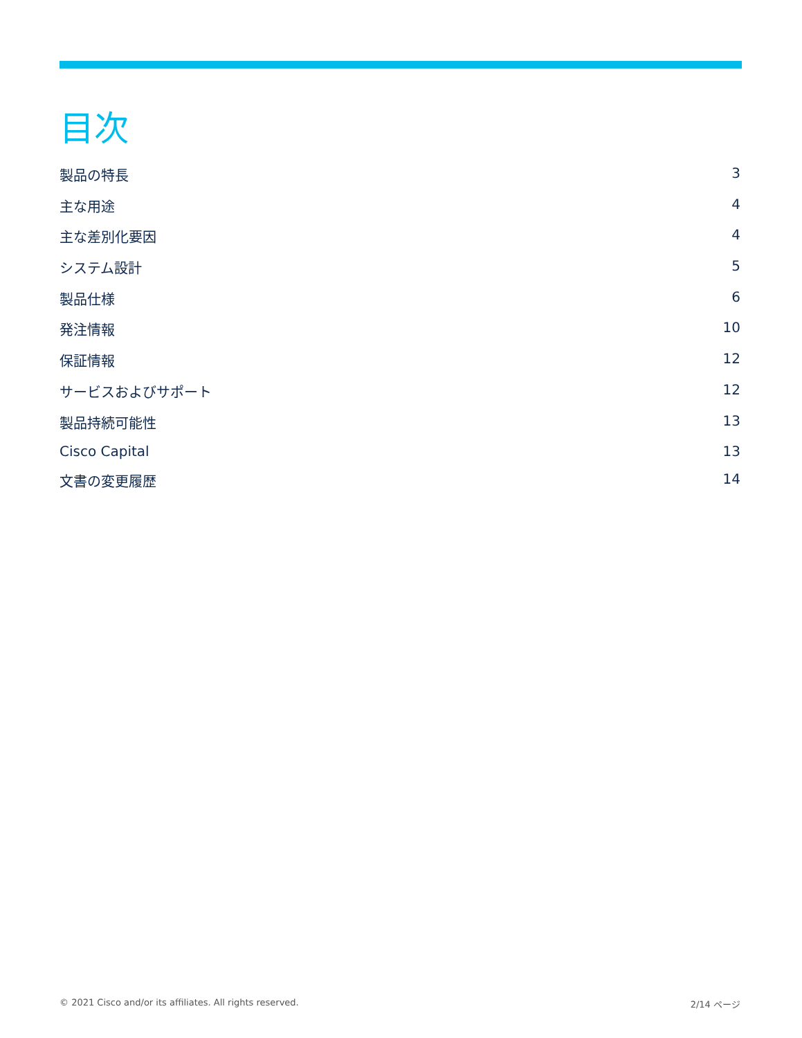目次
製品の特長 3
主な用途 4
主な差別化要因 4
システム設計 5
製品仕様 6
発注情報 10
保証情報 12
サービスおよびサポート 12
製品持続可能性 13
Cisco Capital 13
文書の変更履歴 14
© 2021 Cisco and/or its affiliates. All rights reserved. 2/14 ページ